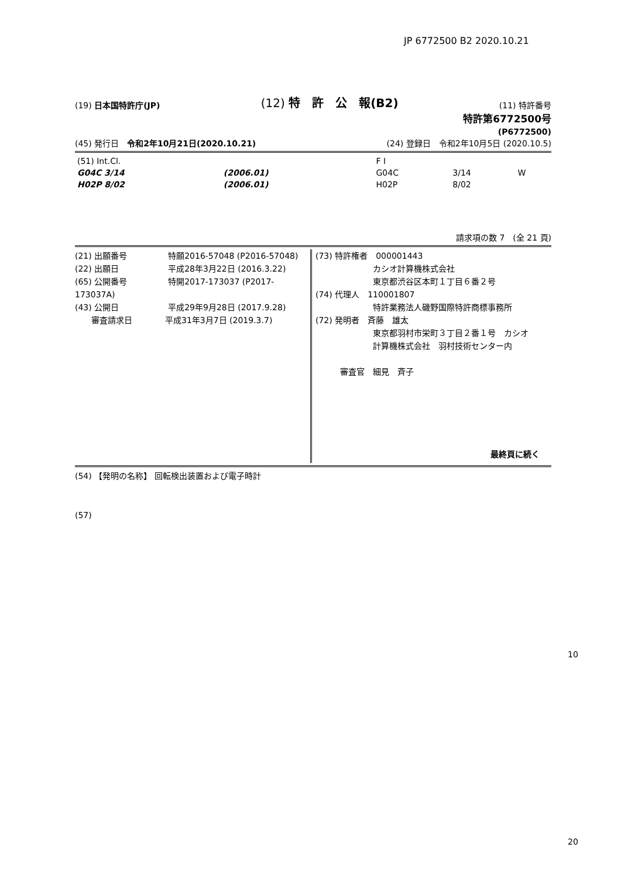JP 6772500 B2 2020.10.21
(19) 日本国特許庁(JP) (12) 特　許　公　報(B2) (11) 特許番号
特許第6772500号
(P6772500)
(45) 発行日　令和2年10月21日(2020.10.21) (24) 登録日　令和2年10月5日 (2020.10.5)
| (51) Int.Cl. | | | F I | | |
| G04C 3/14 | (2006.01) | | G04C | 3/14 | W |
| H02P 8/02 | (2006.01) | | H02P | 8/02 | |
請求項の数 7　(全 21 頁)
(21) 出願番号　　　　　特願2016-57048 (P2016-57048)
(22) 出願日　　　　　　平成28年3月22日 (2016.3.22)
(65) 公開番号　　　　　特開2017-173037 (P2017-173037A)
(43) 公開日　　　　　　平成29年9月28日 (2017.9.28)
　　審査請求日　　　　平成31年3月7日 (2019.3.7)
(73) 特許権者　000001443
　　　　　　　カシオ計算機株式会社
　　　　　　　東京都渋谷区本町１丁目６番２号
(74) 代理人　110001807
　　　　　　　特許業務法人磯野国際特許商標事務所
(72) 発明者　斉藤　雄太
　　　　　　　東京都羽村市栄町３丁目２番１号　カシオ
　　　　　　　計算機株式会社　羽村技術センター内
　　　審査官　細見　斉子
最終頁に続く
(54) 【発明の名称】 回転検出装置および電子時計
(57)
10
20